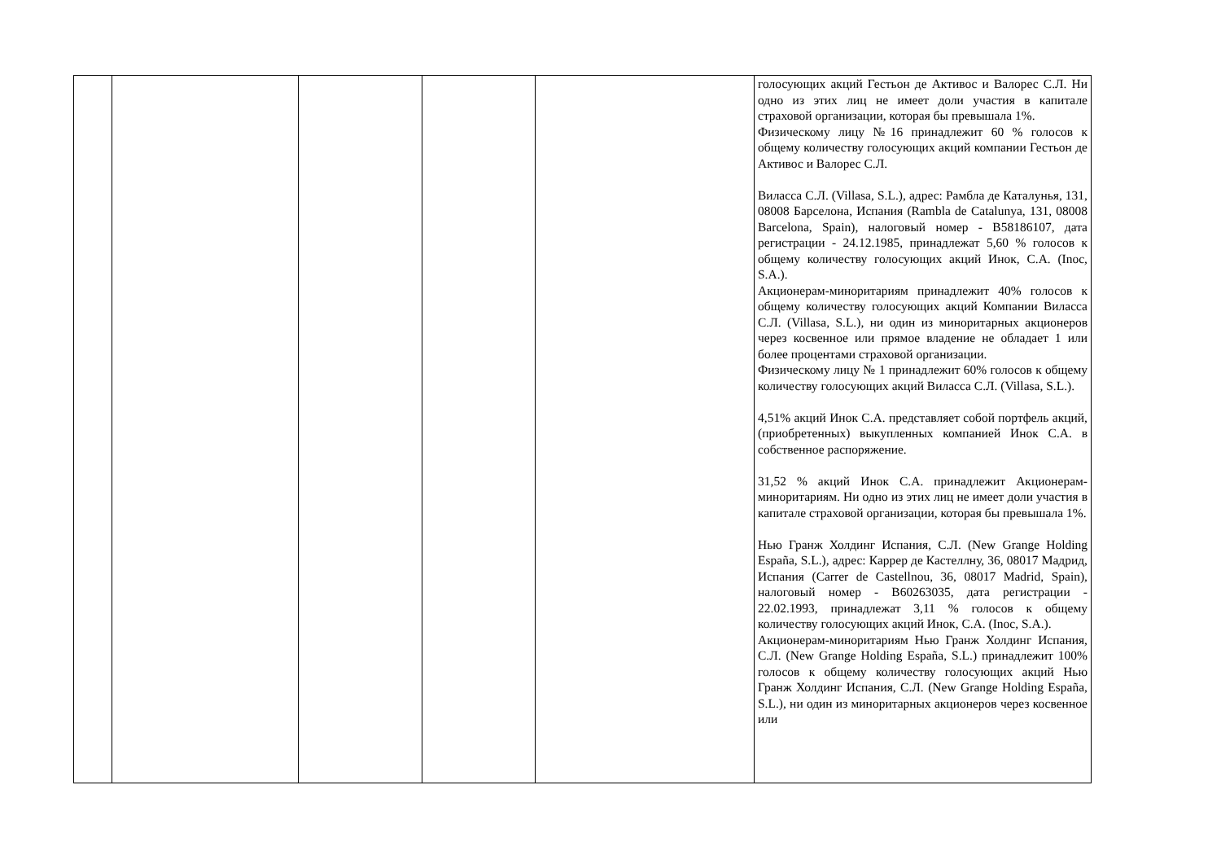| | | | | | голосующих акций Гестьон де Активос и Валорес С.Л. Ни одно из этих лиц не имеет доли участия в капитале страховой организации, которая бы превышала 1%. Физическому лицу №16 принадлежит 60 % голосов к общему количеству голосующих акций компании Гестьон де Активос и Валорес С.Л. Виласса С.Л. (Villasa, S.L.), адрес: Рамбла де Каталунья, 131, 08008 Барселона, Испания (Rambla de Catalunya, 131, 08008 Barcelona, Spain), налоговый номер - B58186107, дата регистрации - 24.12.1985, принадлежат 5,60 % голосов к общему количеству голосующих акций Инок, С.А. (Inoc, S.A.). Акционерам-миноритариям принадлежит 40% голосов к общему количеству голосующих акций Компании Виласса С.Л. (Villasa, S.L.), ни один из миноритарных акционеров через косвенное или прямое владение не обладает 1 или более процентами страховой организации. Физическому лицу № 1 принадлежит 60% голосов к общему количеству голосующих акций Виласса С.Л. (Villasa, S.L.). 4,51% акций Инок С.А. представляет собой портфель акций, (приобретенных) выкупленных компанией Инок С.А. в собственное распоряжение. 31,52 % акций Инок С.А. принадлежит Акционерам-миноритариям. Ни одно из этих лиц не имеет доли участия в капитале страховой организации, которая бы превышала 1%. Нью Гранж Холдинг Испания, С.Л. (New Grange Holding España, S.L.), адрес: Каррер де Кастеллну, 36, 08017 Мадрид, Испания (Carrer de Castellnou, 36, 08017 Madrid, Spain), налоговый номер - B60263035, дата регистрации - 22.02.1993, принадлежат 3,11 % голосов к общему количеству голосующих акций Инок, С.А. (Inoc, S.A.). Акционерам-миноритариям Нью Гранж Холдинг Испания, С.Л. (New Grange Holding España, S.L.) принадлежит 100% голосов к общему количеству голосующих акций Нью Гранж Холдинг Испания, С.Л. (New Grange Holding España, S.L.), ни один из миноритарных акционеров через косвенное или |